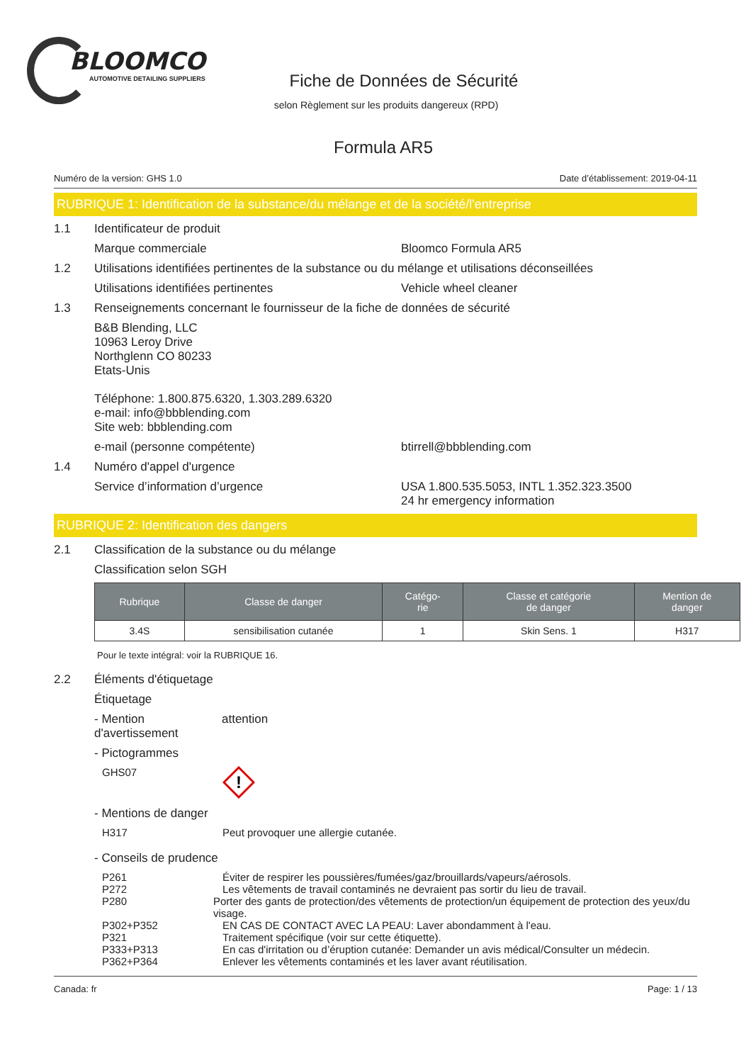BLOOMCO
AUTOMOTIVE DETAILING SUPPLIERS
Fiche de Données de Sécurité
selon Règlement sur les produits dangereux (RPD)
Formula AR5
Numéro de la version: GHS 1.0 Date d’établissement: 2019-04-11
RUBRIQUE 1: Identification de la substance/du mélange et de la société/l'entreprise
1.1 Identificateur de produit
Marque commerciale Bloomco Formula AR5
1.2 Utilisations identifiées pertinentes de la substance ou du mélange et utilisations déconseillées
Utilisations identifiées pertinentes Vehicle wheel cleaner
1.3 Renseignements concernant le fournisseur de la fiche de données de sécurité
B&B Blending, LLC
10963 Leroy Drive
Northglenn CO 80233
Etats-Unis
Téléphone: 1.800.875.6320, 1.303.289.6320
e-mail: info@bbblending.com
Site web: bbblending.com
e-mail (personne compétente) btirrell@bbblending.com
1.4 Numéro d'appel d'urgence
Service d’information d’urgence USA 1.800.535.5053, INTL 1.352.323.3500
24 hr emergency information
RUBRIQUE 2: Identification des dangers
2.1 Classification de la substance ou du mélange
Classification selon SGH
| Rubrique | Classe de danger | Catégo- rie | Classe et catégorie de danger | Mention de danger |
| --- | --- | --- | --- | --- |
| 3.4S | sensibilisation cutanée | 1 | Skin Sens. 1 | H317 |
Pour le texte intégral: voir la RUBRIQUE 16.
2.2 Éléments d'étiquetage
Étiquetage
- Mention d'avertissement attention
- Pictogrammes
GHS07
!
- Mentions de danger
H317 Peut provoquer une allergie cutanée.
- Conseils de prudence
P261 Éviter de respirer les poussières/fumées/gaz/brouillards/vapeurs/aérosols.
P272 Les vêtements de travail contaminés ne devraient pas sortir du lieu de travail.
P280 Porter des gants de protection/des vêtements de protection/un équipement de protection des yeux/du visage.
P302+P352 EN CAS DE CONTACT AVEC LA PEAU: Laver abondamment à l'eau.
P321 Traitement spécifique (voir sur cette étiquette).
P333+P313 En cas d'irritation ou d’éruption cutanée: Demander un avis médical/Consulter un médecin.
P362+P364 Enlever les vêtements contaminés et les laver avant réutilisation.
Canada: fr Page: 1 / 13